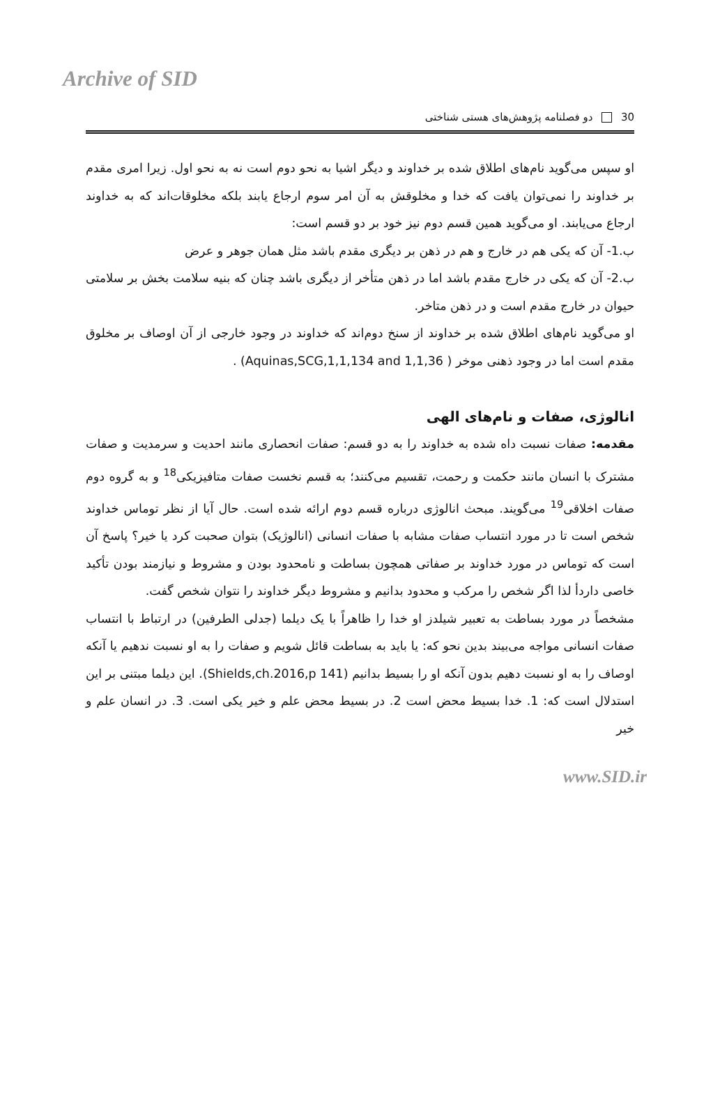Archive of SID
30 دو فصلنامه پژوهش‌های هستی شناختی
او سپس می‌گوید نام‌های اطلاق شده بر خداوند و دیگر اشیا به نحو دوم است نه به نحو اول. زیرا امری مقدم بر خداوند را نمی‌توان یافت که خدا و مخلوقش به آن امر سوم ارجاع یابند بلکه مخلوقات‌اند که به خداوند ارجاع می‌یابند. او می‌گوید همین قسم دوم نیز خود بر دو قسم است:
ب.1- آن که یکی هم در خارج و هم در ذهن بر دیگری مقدم باشد مثل همان جوهر و عرض
ب.2- آن که یکی در خارج مقدم باشد اما در ذهن متأخر از دیگری باشد چنان که بنیه سلامت بخش بر سلامتی حیوان در خارج مقدم است و در ذهن متاخر.
او می‌گوید نام‌های اطلاق شده بر خداوند از سنخ دوم‌اند که خداوند در وجود خارجی از آن اوصاف بر مخلوق مقدم است اما در وجود ذهنی موخر ( Aquinas,SCG,1,1,134 and 1,1,36) .
انالوژی، صفات و نام‌های الهی
مقدمه: صفات نسبت داه شده به خداوند را به دو قسم: صفات انحصاری مانند احدیت و سرمدیت و صفات مشترک با انسان مانند حکمت و رحمت، تقسیم می‌کنند؛ به قسم نخست صفات متافیزیکی<sup>18</sup> و به گروه دوم صفات اخلاقی<sup>19</sup> می‌گویند. مبحث انالوژی درباره قسم دوم ارائه شده است. حال آیا از نظر توماس خداوند شخص است تا در مورد انتساب صفات مشابه با صفات انسانی (انالوژیک) بتوان صحبت کرد یا خیر؟ پاسخ آن است که توماس در مورد خداوند بر صفاتی همچون بساطت و نامحدود بودن و مشروط و نیازمند بودن تأکید خاصی داردأ لذا اگر شخص را مرکب و محدود بدانیم و مشروط دیگر خداوند را نتوان شخص گفت.
مشخصاً در مورد بساطت به تعبیر شیلدز او خدا را ظاهراً با یک دیلما (جدلی الطرفین) در ارتباط با انتساب صفات انسانی مواجه می‌بیند بدین نحو که: یا باید به بساطت قائل شویم و صفات را به او نسبت ندهیم یا آنکه اوصاف را به او نسبت دهیم بدون آنکه او را بسیط بدانیم (Shields,ch.2016,p 141). این دیلما مبتنی بر این استدلال است که: 1. خدا بسیط محض است 2. در بسیط محض علم و خیر یکی است. 3. در انسان علم و خیر
www.SID.ir